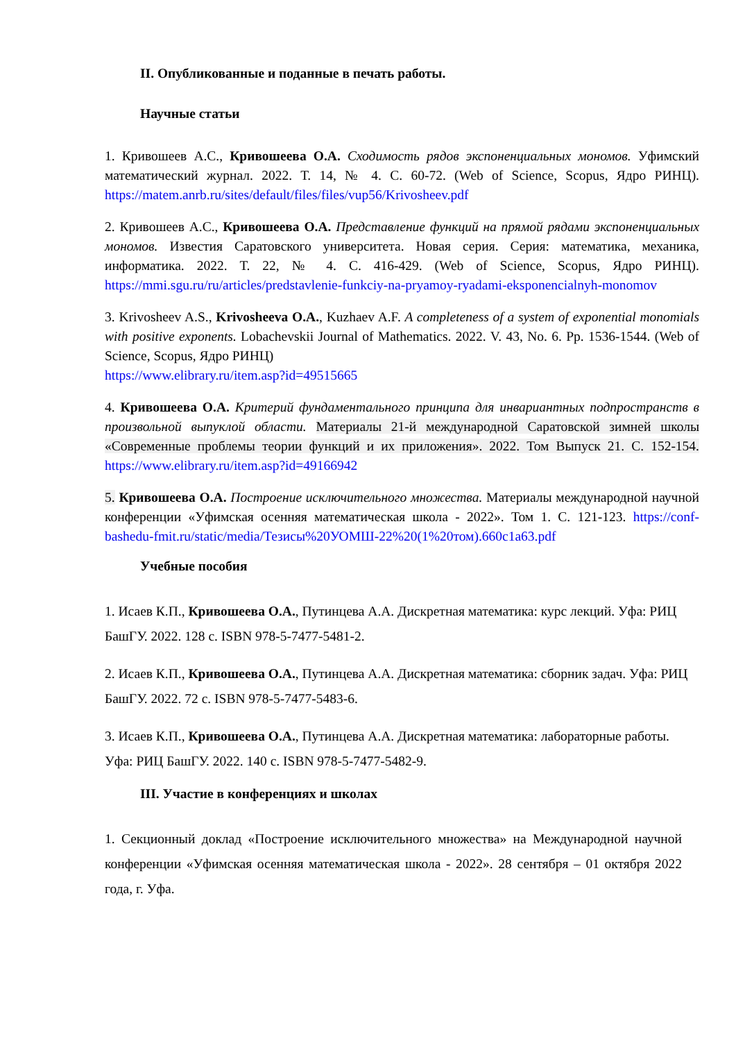II. Опубликованные и поданные в печать работы.
Научные статьи
1. Кривошеев А.С., Кривошеева О.А. Сходимость рядов экспоненциальных мономов. Уфимский математический журнал. 2022. Т. 14, № 4. С. 60-72. (Web of Science, Scopus, Ядро РИНЦ). https://matem.anrb.ru/sites/default/files/files/vup56/Krivosheev.pdf
2. Кривошеев А.С., Кривошеева О.А. Представление функций на прямой рядами экспоненциальных мономов. Известия Саратовского университета. Новая серия. Серия: математика, механика, информатика. 2022. Т. 22, № 4. С. 416-429. (Web of Science, Scopus, Ядро РИНЦ). https://mmi.sgu.ru/ru/articles/predstavlenie-funkciy-na-pryamoy-ryadami-eksponencialnyh-monomov
3. Krivosheev A.S., Krivosheeva O.A., Kuzhaev A.F. A completeness of a system of exponential monomials with positive exponents. Lobachevskii Journal of Mathematics. 2022. V. 43, No. 6. Pp. 1536-1544. (Web of Science, Scopus, Ядро РИНЦ)
https://www.elibrary.ru/item.asp?id=49515665
4. Кривошеева О.А. Критерий фундаментального принципа для инвариантных подпространств в произвольной выпуклой области. Материалы 21-й международной Саратовской зимней школы «Современные проблемы теории функций и их приложения». 2022. Том Выпуск 21. С. 152-154. https://www.elibrary.ru/item.asp?id=49166942
5. Кривошеева О.А. Построение исключительного множества. Материалы международной научной конференции «Уфимская осенняя математическая школа - 2022». Том 1. С. 121-123. https://conf-bashedu-fmit.ru/static/media/Тезисы%20УОМШ-22%20(1%20том).660c1a63.pdf
Учебные пособия
1. Исаев К.П., Кривошеева О.А., Путинцева А.А. Дискретная математика: курс лекций. Уфа: РИЦ БашГУ. 2022. 128 с. ISBN 978-5-7477-5481-2.
2. Исаев К.П., Кривошеева О.А., Путинцева А.А. Дискретная математика: сборник задач. Уфа: РИЦ БашГУ. 2022. 72 с. ISBN 978-5-7477-5483-6.
3. Исаев К.П., Кривошеева О.А., Путинцева А.А. Дискретная математика: лабораторные работы. Уфа: РИЦ БашГУ. 2022. 140 с. ISBN 978-5-7477-5482-9.
III. Участие в конференциях и школах
1. Секционный доклад «Построение исключительного множества» на Международной научной конференции «Уфимская осенняя математическая школа - 2022». 28 сентября – 01 октября 2022 года, г. Уфа.